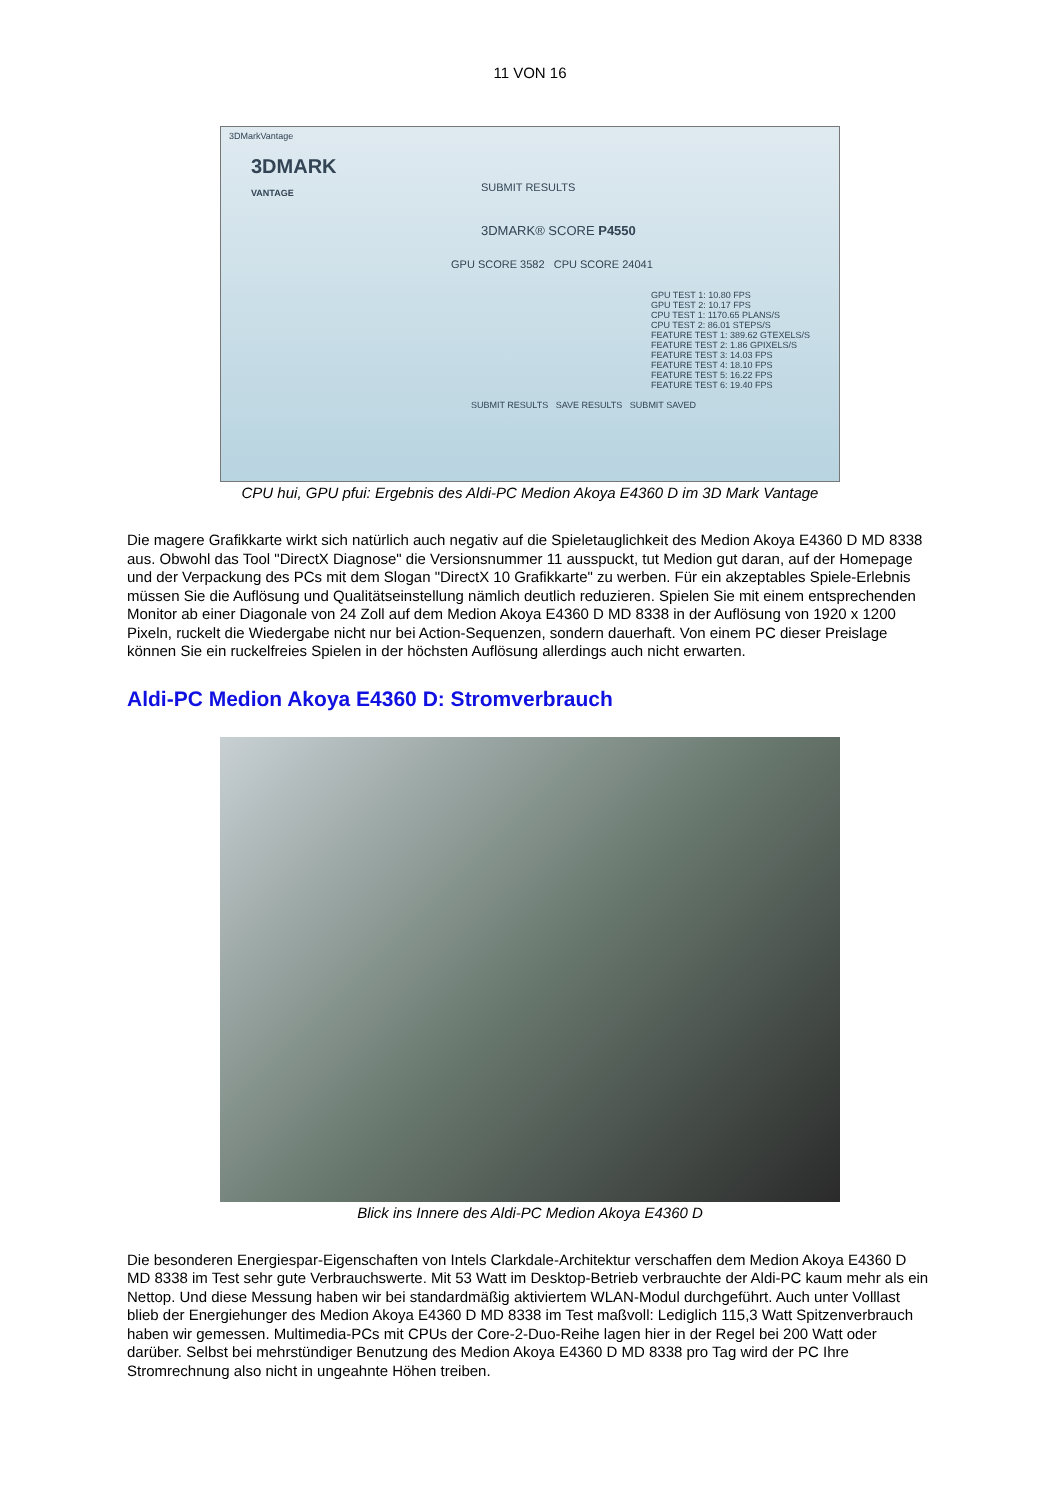11 VON 16
3DMarkVantage
3DMARK
VANTAGE
SUBMIT RESULTS
3DMARK® SCORE P4550
GPU SCORE 3582 CPU SCORE 24041
GPU TEST 1: 10.80 FPS
GPU TEST 2: 10.17 FPS
CPU TEST 1: 1170.65 PLANS/S
CPU TEST 2: 86.01 STEPS/S
FEATURE TEST 1: 389.62 GTEXELS/S
FEATURE TEST 2: 1.86 GPIXELS/S
FEATURE TEST 3: 14.03 FPS
FEATURE TEST 4: 18.10 FPS
FEATURE TEST 5: 16.22 FPS
FEATURE TEST 6: 19.40 FPS
SUBMIT RESULTS SAVE RESULTS SUBMIT SAVED
CPU hui, GPU pfui: Ergebnis des Aldi-PC Medion Akoya E4360 D im 3D Mark Vantage
Die magere Grafikkarte wirkt sich natürlich auch negativ auf die Spieletauglichkeit des Medion Akoya E4360 D MD 8338 aus. Obwohl das Tool "DirectX Diagnose" die Versionsnummer 11 ausspuckt, tut Medion gut daran, auf der Homepage und der Verpackung des PCs mit dem Slogan "DirectX 10 Grafikkarte" zu werben. Für ein akzeptables Spiele-Erlebnis müssen Sie die Auflösung und Qualitätseinstellung nämlich deutlich reduzieren. Spielen Sie mit einem entsprechenden Monitor ab einer Diagonale von 24 Zoll auf dem Medion Akoya E4360 D MD 8338 in der Auflösung von 1920 x 1200 Pixeln, ruckelt die Wiedergabe nicht nur bei Action-Sequenzen, sondern dauerhaft. Von einem PC dieser Preislage können Sie ein ruckelfreies Spielen in der höchsten Auflösung allerdings auch nicht erwarten.
Aldi-PC Medion Akoya E4360 D: Stromverbrauch
Blick ins Innere des Aldi-PC Medion Akoya E4360 D
Die besonderen Energiespar-Eigenschaften von Intels Clarkdale-Architektur verschaffen dem Medion Akoya E4360 D MD 8338 im Test sehr gute Verbrauchswerte. Mit 53 Watt im Desktop-Betrieb verbrauchte der Aldi-PC kaum mehr als ein Nettop. Und diese Messung haben wir bei standardmäßig aktiviertem WLAN-Modul durchgeführt. Auch unter Volllast blieb der Energiehunger des Medion Akoya E4360 D MD 8338 im Test maßvoll: Lediglich 115,3 Watt Spitzenverbrauch haben wir gemessen. Multimedia-PCs mit CPUs der Core-2-Duo-Reihe lagen hier in der Regel bei 200 Watt oder darüber. Selbst bei mehrstündiger Benutzung des Medion Akoya E4360 D MD 8338 pro Tag wird der PC Ihre Stromrechnung also nicht in ungeahnte Höhen treiben.